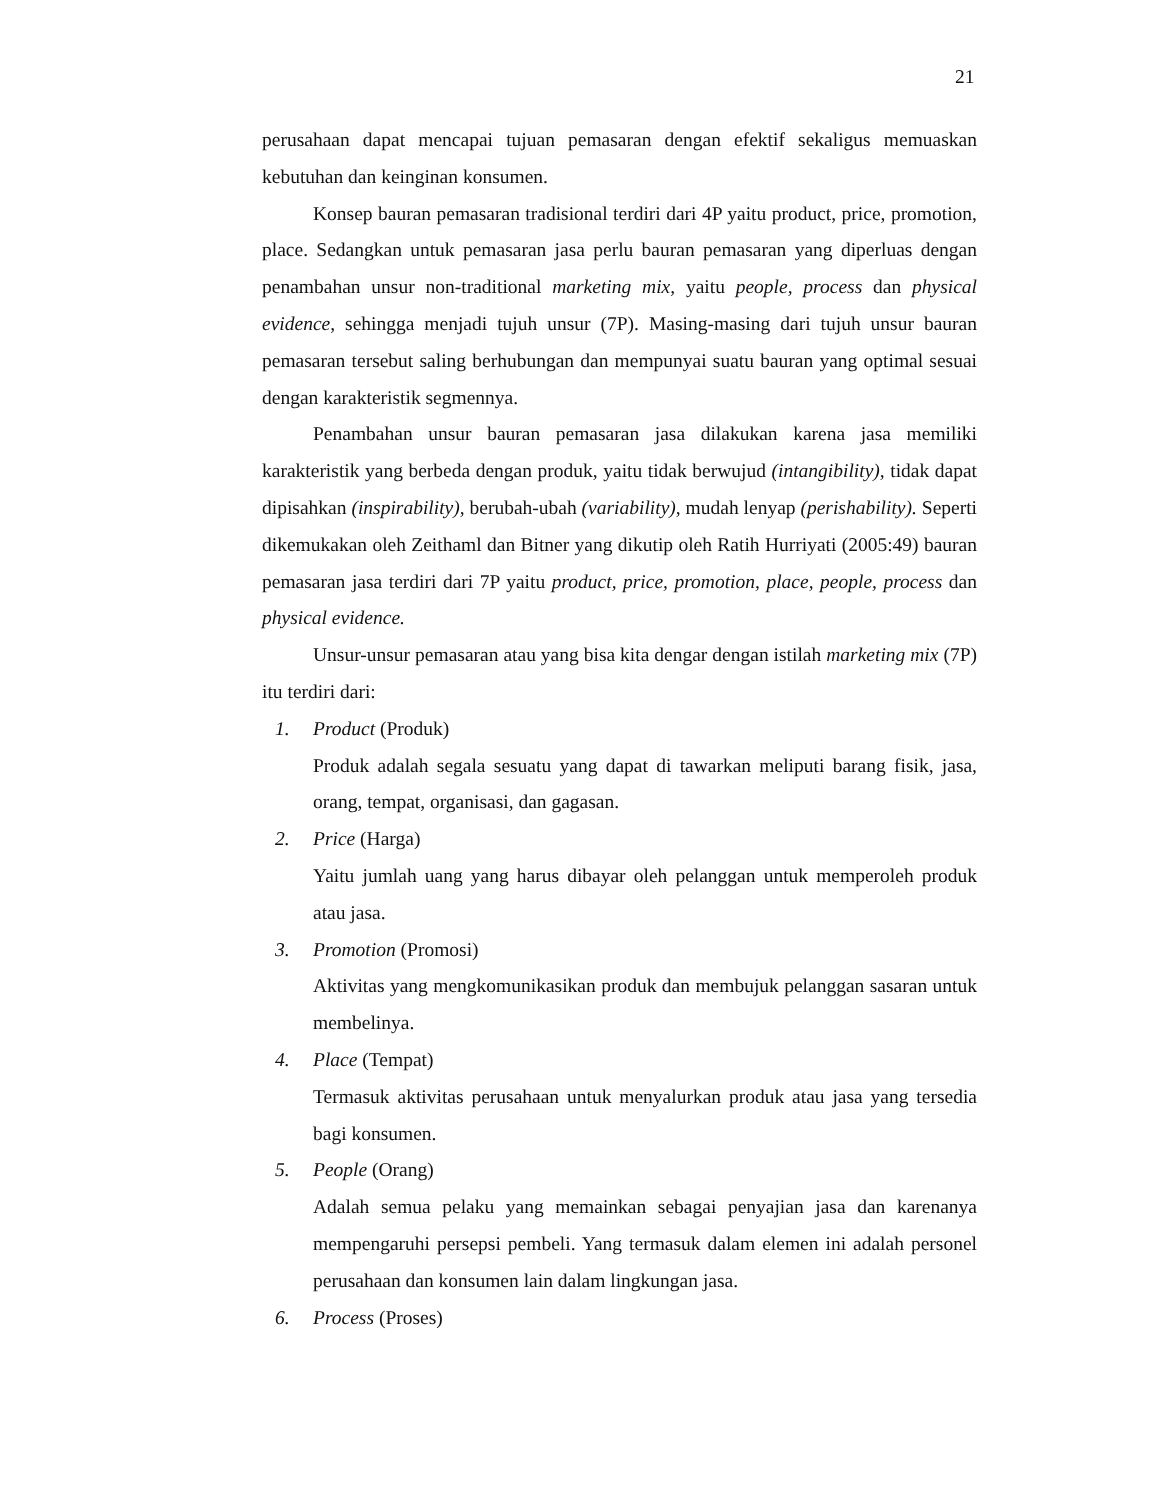21
perusahaan dapat mencapai tujuan pemasaran dengan efektif sekaligus memuaskan kebutuhan dan keinginan konsumen.
Konsep bauran pemasaran tradisional terdiri dari 4P yaitu product, price, promotion, place. Sedangkan untuk pemasaran jasa perlu bauran pemasaran yang diperluas dengan penambahan unsur non-traditional marketing mix, yaitu people, process dan physical evidence, sehingga menjadi tujuh unsur (7P). Masing-masing dari tujuh unsur bauran pemasaran tersebut saling berhubungan dan mempunyai suatu bauran yang optimal sesuai dengan karakteristik segmennya.
Penambahan unsur bauran pemasaran jasa dilakukan karena jasa memiliki karakteristik yang berbeda dengan produk, yaitu tidak berwujud (intangibility), tidak dapat dipisahkan (inspirability), berubah-ubah (variability), mudah lenyap (perishability). Seperti dikemukakan oleh Zeithaml dan Bitner yang dikutip oleh Ratih Hurriyati (2005:49) bauran pemasaran jasa terdiri dari 7P yaitu product, price, promotion, place, people, process dan physical evidence.
Unsur-unsur pemasaran atau yang bisa kita dengar dengan istilah marketing mix (7P) itu terdiri dari:
1. Product (Produk)
Produk adalah segala sesuatu yang dapat di tawarkan meliputi barang fisik, jasa, orang, tempat, organisasi, dan gagasan.
2. Price (Harga)
Yaitu jumlah uang yang harus dibayar oleh pelanggan untuk memperoleh produk atau jasa.
3. Promotion (Promosi)
Aktivitas yang mengkomunikasikan produk dan membujuk pelanggan sasaran untuk membelinya.
4. Place (Tempat)
Termasuk aktivitas perusahaan untuk menyalurkan produk atau jasa yang tersedia bagi konsumen.
5. People (Orang)
Adalah semua pelaku yang memainkan sebagai penyajian jasa dan karenanya mempengaruhi persepsi pembeli. Yang termasuk dalam elemen ini adalah personel perusahaan dan konsumen lain dalam lingkungan jasa.
6. Process (Proses)